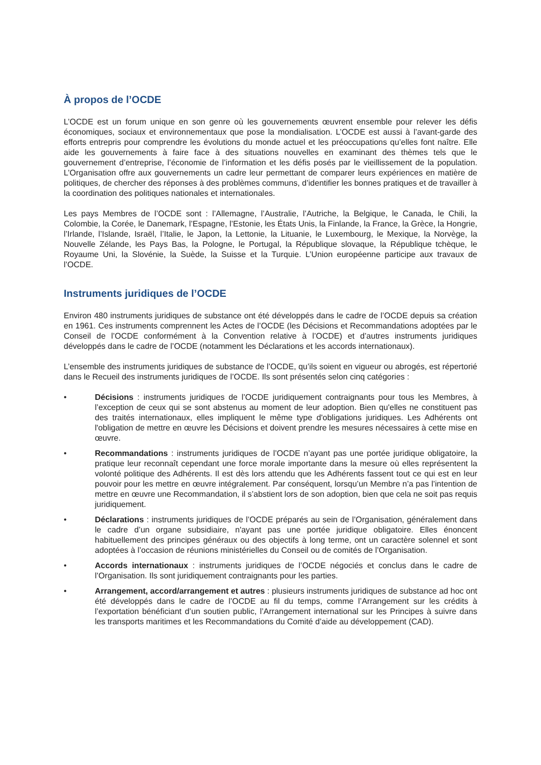À propos de l’OCDE
L’OCDE est un forum unique en son genre où les gouvernements œuvrent ensemble pour relever les défis économiques, sociaux et environnementaux que pose la mondialisation. L’OCDE est aussi à l’avant-garde des efforts entrepris pour comprendre les évolutions du monde actuel et les préoccupations qu’elles font naître. Elle aide les gouvernements à faire face à des situations nouvelles en examinant des thèmes tels que le gouvernement d’entreprise, l’économie de l’information et les défis posés par le vieillissement de la population. L’Organisation offre aux gouvernements un cadre leur permettant de comparer leurs expériences en matière de politiques, de chercher des réponses à des problèmes communs, d’identifier les bonnes pratiques et de travailler à la coordination des politiques nationales et internationales.
Les pays Membres de l’OCDE sont : l’Allemagne, l’Australie, l’Autriche, la Belgique, le Canada, le Chili, la Colombie, la Corée, le Danemark, l’Espagne, l’Estonie, les États Unis, la Finlande, la France, la Grèce, la Hongrie, l’Irlande, l’Islande, Israël, l’Italie, le Japon, la Lettonie, la Lituanie, le Luxembourg, le Mexique, la Norvège, la Nouvelle Zélande, les Pays Bas, la Pologne, le Portugal, la République slovaque, la République tchèque, le Royaume Uni, la Slovénie, la Suède, la Suisse et la Turquie. L’Union européenne participe aux travaux de l’OCDE.
Instruments juridiques de l’OCDE
Environ 480 instruments juridiques de substance ont été développés dans le cadre de l’OCDE depuis sa création en 1961. Ces instruments comprennent les Actes de l’OCDE (les Décisions et Recommandations adoptées par le Conseil de l’OCDE conformément à la Convention relative à l’OCDE) et d’autres instruments juridiques développés dans le cadre de l’OCDE (notamment les Déclarations et les accords internationaux).
L’ensemble des instruments juridiques de substance de l’OCDE, qu’ils soient en vigueur ou abrogés, est répertorié dans le Recueil des instruments juridiques de l’OCDE. Ils sont présentés selon cinq catégories :
• Décisions : instruments juridiques de l’OCDE juridiquement contraignants pour tous les Membres, à l’exception de ceux qui se sont abstenus au moment de leur adoption. Bien qu'elles ne constituent pas des traités internationaux, elles impliquent le même type d'obligations juridiques. Les Adhérents ont l'obligation de mettre en œuvre les Décisions et doivent prendre les mesures nécessaires à cette mise en œuvre.
• Recommandations : instruments juridiques de l’OCDE n’ayant pas une portée juridique obligatoire, la pratique leur reconnaît cependant une force morale importante dans la mesure où elles représentent la volonté politique des Adhérents. Il est dès lors attendu que les Adhérents fassent tout ce qui est en leur pouvoir pour les mettre en œuvre intégralement. Par conséquent, lorsqu’un Membre n’a pas l’intention de mettre en œuvre une Recommandation, il s’abstient lors de son adoption, bien que cela ne soit pas requis juridiquement.
• Déclarations : instruments juridiques de l’OCDE préparés au sein de l’Organisation, généralement dans le cadre d’un organe subsidiaire, n'ayant pas une portée juridique obligatoire. Elles énoncent habituellement des principes généraux ou des objectifs à long terme, ont un caractère solennel et sont adoptées à l’occasion de réunions ministérielles du Conseil ou de comités de l’Organisation.
• Accords internationaux : instruments juridiques de l’OCDE négociés et conclus dans le cadre de l’Organisation. Ils sont juridiquement contraignants pour les parties.
• Arrangement, accord/arrangement et autres : plusieurs instruments juridiques de substance ad hoc ont été développés dans le cadre de l’OCDE au fil du temps, comme l’Arrangement sur les crédits à l’exportation bénéficiant d’un soutien public, l’Arrangement international sur les Principes à suivre dans les transports maritimes et les Recommandations du Comité d’aide au développement (CAD).